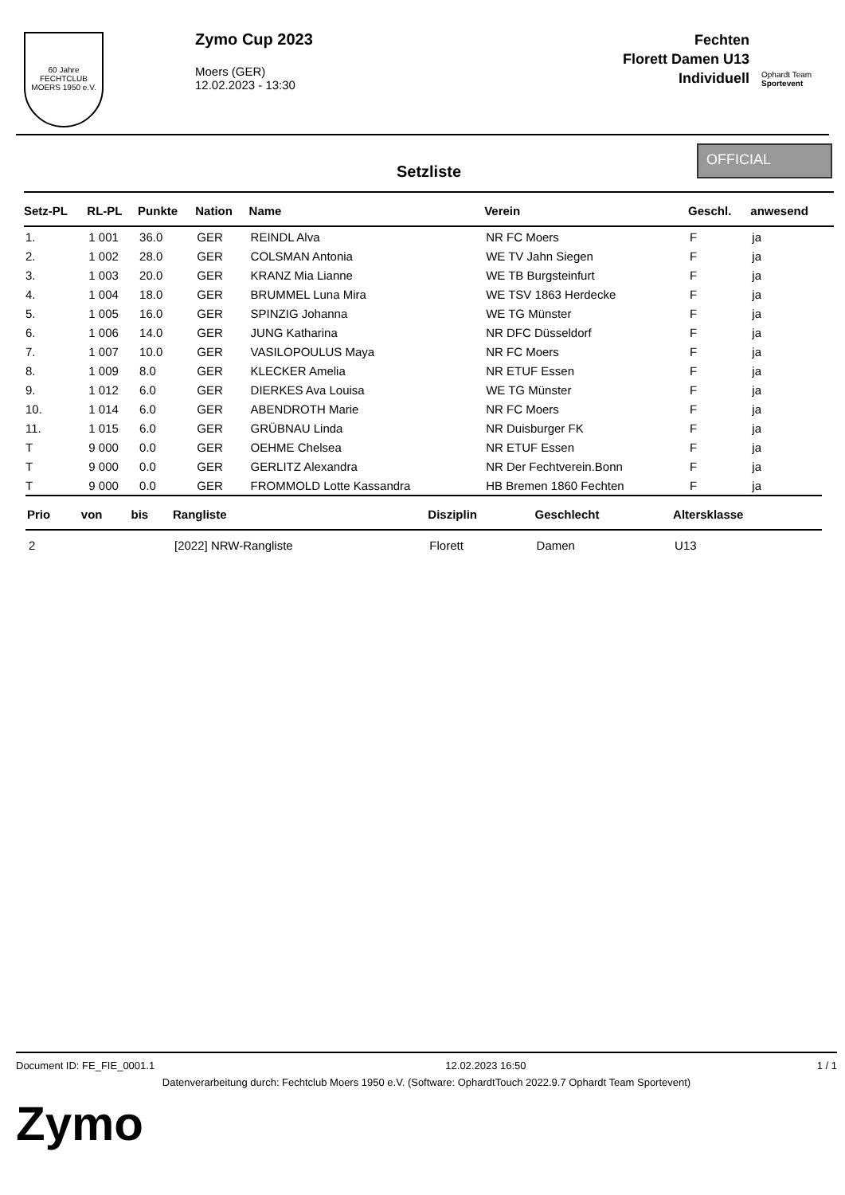60 Jahre
FECHTCLUB MOERS 1950 e.V.
Zymo Cup 2023
Moers (GER)
12.02.2023 - 13:30
Fechten
Florett Damen U13
Individuell
Ophardt Team Sportevent
Setzliste
OFFICIAL
| Setz-PL | RL-PL | Punkte | Nation | Name | Verein | Geschl. | anwesend |
| --- | --- | --- | --- | --- | --- | --- | --- |
| 1. | 1 001 | 36.0 | GER | REINDL Alva | NR FC Moers | F | ja |
| 2. | 1 002 | 28.0 | GER | COLSMAN Antonia | WE TV Jahn Siegen | F | ja |
| 3. | 1 003 | 20.0 | GER | KRANZ Mia Lianne | WE TB Burgsteinfurt | F | ja |
| 4. | 1 004 | 18.0 | GER | BRUMMEL Luna Mira | WE TSV 1863 Herdecke | F | ja |
| 5. | 1 005 | 16.0 | GER | SPINZIG Johanna | WE TG Münster | F | ja |
| 6. | 1 006 | 14.0 | GER | JUNG Katharina | NR DFC Düsseldorf | F | ja |
| 7. | 1 007 | 10.0 | GER | VASILOPOULUS Maya | NR FC Moers | F | ja |
| 8. | 1 009 | 8.0 | GER | KLECKER Amelia | NR ETUF Essen | F | ja |
| 9. | 1 012 | 6.0 | GER | DIERKES Ava Louisa | WE TG Münster | F | ja |
| 10. | 1 014 | 6.0 | GER | ABENDROTH Marie | NR FC Moers | F | ja |
| 11. | 1 015 | 6.0 | GER | GRÜBNAU Linda | NR Duisburger FK | F | ja |
| T | 9 000 | 0.0 | GER | OEHME Chelsea | NR ETUF Essen | F | ja |
| T | 9 000 | 0.0 | GER | GERLITZ Alexandra | NR Der Fechtverein.Bonn | F | ja |
| T | 9 000 | 0.0 | GER | FROMMOLD Lotte Kassandra | HB Bremen 1860 Fechten | F | ja |
| Prio | von | bis | Rangliste | Disziplin | Geschlecht | Altersklasse |
| --- | --- | --- | --- | --- | --- | --- |
| 2 | | | [2022] NRW-Rangliste | Florett | Damen | U13 |
Document ID: FE_FIE_0001.1 12.02.2023 16:50 1 / 1
Datenverarbeitung durch: Fechtclub Moers 1950 e.V. (Software: OphardtTouch 2022.9.7 Ophardt Team Sportevent)
Zymo